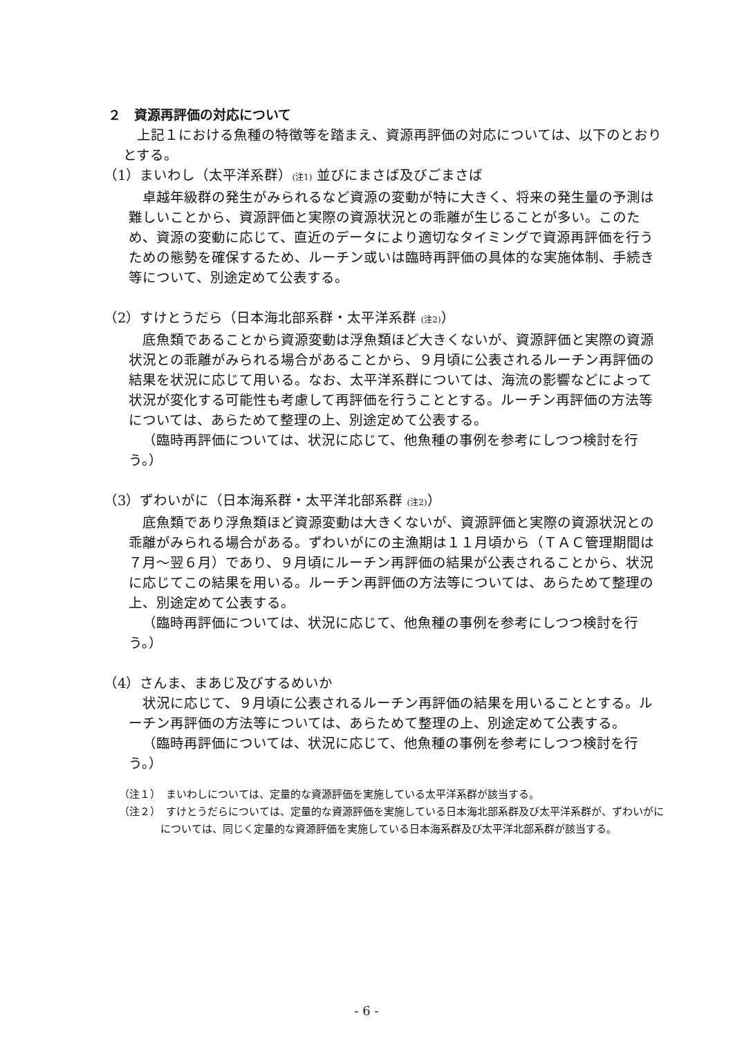２　資源再評価の対応について
上記１における魚種の特徴等を踏まえ、資源再評価の対応については、以下のとおりとする。
（1）まいわし（太平洋系群）(注1) 並びにまさば及びごまさば
卓越年級群の発生がみられるなど資源の変動が特に大きく、将来の発生量の予測は難しいことから、資源評価と実際の資源状況との乖離が生じることが多い。このため、資源の変動に応じて、直近のデータにより適切なタイミングで資源再評価を行うための態勢を確保するため、ルーチン或いは臨時再評価の具体的な実施体制、手続き等について、別途定めて公表する。
（2）すけとうだら（日本海北部系群・太平洋系群 (注2)）
底魚類であることから資源変動は浮魚類ほど大きくないが、資源評価と実際の資源状況との乖離がみられる場合があることから、９月頃に公表されるルーチン再評価の結果を状況に応じて用いる。なお、太平洋系群については、海流の影響などによって状況が変化する可能性も考慮して再評価を行うこととする。ルーチン再評価の方法等については、あらためて整理の上、別途定めて公表する。
（臨時再評価については、状況に応じて、他魚種の事例を参考にしつつ検討を行う。）
（3）ずわいがに（日本海系群・太平洋北部系群 (注2)）
底魚類であり浮魚類ほど資源変動は大きくないが、資源評価と実際の資源状況との乖離がみられる場合がある。ずわいがにの主漁期は１１月頃から（ＴＡＣ管理期間は７月～翌６月）であり、９月頃にルーチン再評価の結果が公表されることから、状況に応じてこの結果を用いる。ルーチン再評価の方法等については、あらためて整理の上、別途定めて公表する。
（臨時再評価については、状況に応じて、他魚種の事例を参考にしつつ検討を行う。）
（4）さんま、まあじ及びするめいか
状況に応じて、９月頃に公表されるルーチン再評価の結果を用いることとする。ルーチン再評価の方法等については、あらためて整理の上、別途定めて公表する。
（臨時再評価については、状況に応じて、他魚種の事例を参考にしつつ検討を行う。）
（注１）　まいわしについては、定量的な資源評価を実施している太平洋系群が該当する。
（注２）　すけとうだらについては、定量的な資源評価を実施している日本海北部系群及び太平洋系群が、ずわいがにについては、同じく定量的な資源評価を実施している日本海系群及び太平洋北部系群が該当する。
- 6 -